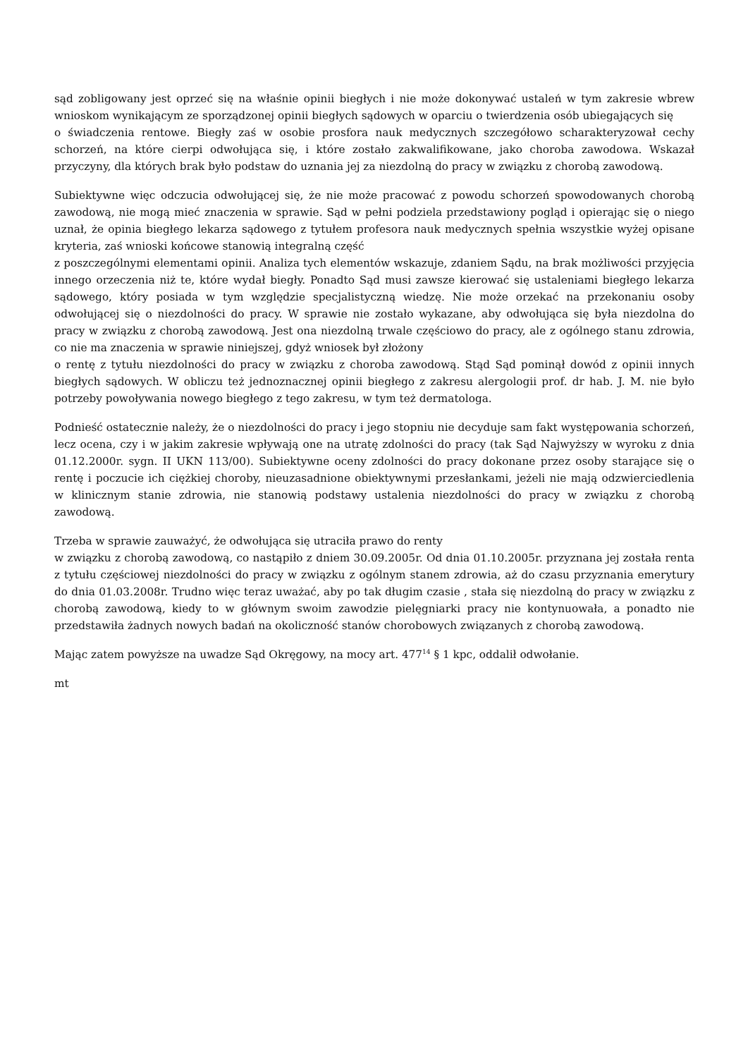sąd zobligowany jest oprzeć się na właśnie opinii biegłych i nie może dokonywać ustaleń w tym zakresie wbrew wnioskom wynikającym ze sporządzonej opinii biegłych sądowych w oparciu o twierdzenia osób ubiegających się
o świadczenia rentowe. Biegły zaś w osobie prosfora nauk medycznych szczegółowo scharakteryzował cechy schorzeń, na które cierpi odwołująca się, i które zostało zakwalifikowane, jako choroba zawodowa. Wskazał przyczyny, dla których brak było podstaw do uznania jej za niezdolną do pracy w związku z chorobą zawodową.
Subiektywne więc odczucia odwołującej się, że nie może pracować z powodu schorzeń spowodowanych chorobą zawodową, nie mogą mieć znaczenia w sprawie. Sąd w pełni podziela przedstawiony pogląd i opierając się o niego uznał, że opinia biegłego lekarza sądowego z tytułem profesora nauk medycznych spełnia wszystkie wyżej opisane kryteria, zaś wnioski końcowe stanowią integralną część
z poszczególnymi elementami opinii. Analiza tych elementów wskazuje, zdaniem Sądu, na brak możliwości przyjęcia innego orzeczenia niż te, które wydał biegły. Ponadto Sąd musi zawsze kierować się ustaleniami biegłego lekarza sądowego, który posiada w tym względzie specjalistyczną wiedzę. Nie może orzekać na przekonaniu osoby odwołującej się o niezdolności do pracy. W sprawie nie zostało wykazane, aby odwołująca się była niezdolna do pracy w związku z chorobą zawodową. Jest ona niezdolną trwale częściowo do pracy, ale z ogólnego stanu zdrowia, co nie ma znaczenia w sprawie niniejszej, gdyż wniosek był złożony
o rentę z tytułu niezdolności do pracy w związku z choroba zawodową. Stąd Sąd pominął dowód z opinii innych biegłych sądowych. W obliczu też jednoznacznej opinii biegłego z zakresu alergologii prof. dr hab. J. M. nie było potrzeby powoływania nowego biegłego z tego zakresu, w tym też dermatologa.
Podnieść ostatecznie należy, że o niezdolności do pracy i jego stopniu nie decyduje sam fakt występowania schorzeń, lecz ocena, czy i w jakim zakresie wpływają one na utratę zdolności do pracy (tak Sąd Najwyższy w wyroku z dnia 01.12.2000r. sygn. II UKN 113/00). Subiektywne oceny zdolności do pracy dokonane przez osoby starające się o rentę i poczucie ich ciężkiej choroby, nieuzasadnione obiektywnymi przesłankami, jeżeli nie mają odzwierciedlenia w klinicznym stanie zdrowia, nie stanowią podstawy ustalenia niezdolności do pracy w związku z chorobą zawodową.
Trzeba w sprawie zauważyć, że odwołująca się utraciła prawo do renty
w związku z chorobą zawodową, co nastąpiło z dniem 30.09.2005r. Od dnia 01.10.2005r. przyznana jej została renta z tytułu częściowej niezdolności do pracy w związku z ogólnym stanem zdrowia, aż do czasu przyznania emerytury do dnia 01.03.2008r. Trudno więc teraz uważać, aby po tak długim czasie , stała się niezdolną do pracy w związku z chorobą zawodową, kiedy to w głównym swoim zawodzie pielęgniarki pracy nie kontynuowała, a ponadto nie przedstawiła żadnych nowych badań na okoliczność stanów chorobowych związanych z chorobą zawodową.
Mając zatem powyższe na uwadze Sąd Okręgowy, na mocy art. 477<sup>14</sup> § 1 kpc, oddalił odwołanie.
mt